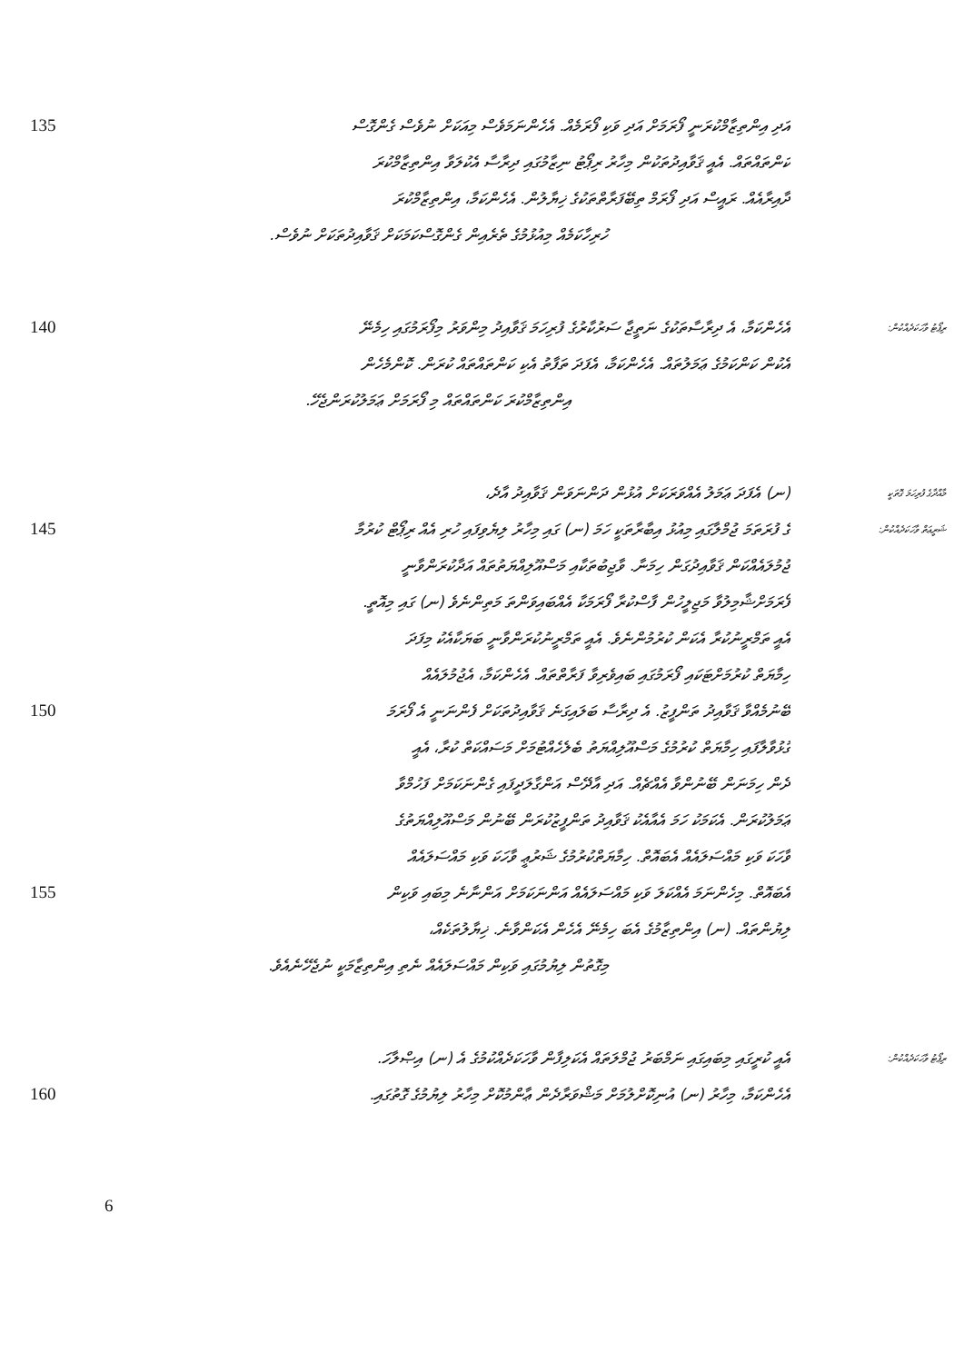135 އަދި އިންތިޒާމްކުރަނީ ފޯރަމަށް އަދި ވަކި ފޯރަމެއް. އެހެންނަމަވެސް މިއަކަށް ނުވެސް ގެންގޮސް
ކަންތައްތައް. އެއީ ޤަވާއިދުތަކުން މިހާރު ރިޕޯޓު ނިޒާމުގައި ދިރާސާ އެކުލަވާ އިންތިޒާމްކުރަ
ދާއިރާއެއް. ރައީސް އަދި ފޯރަމް ތިބޭފަރާތްތަކުގެ ޚިޔާލުން. އެހެންކަމާ، އިންތިޒާމްކުރަ
ހުރިހާކަމެއް މިއުޅުމުގެ ތެރެއިން ގެންގޮސްކަމަކަށް ޤަވާއިދުތަކަށް ނުވެސް.
140 އެހެންކަމާ، އެ ދިރާސާތަކުގެ ނަތީޖާ ސަރުކާރުގެ ފުރިހަމަ ޤަވާއިދު މިންވަރު މިފޯރަމުގައި ހިމެނޭ ރިޕޯޓު ވާހަކަދެއްކުން:
އެކުން ކަންކަމުގެ ޢަމަލުތައް. އެހެންކަމާ، އެފަދަ ތަފާތު އެކި ކަންތައްތައް ކުރަން. ކޮންމެހެން
އިންތިޒާމްކުރަ ކަންތައްތައް މި ފޯރަމަށް ޢަމަލުކުރަންޖެހޭ.
(ނ) އެފަދަ ޢަމަލު އެއްވަރަކަށް އުޅުން ދަންނަވަން ޤަވާއިދު އާދެ، މާއްދާގެ ފުރިހަމަ ގޮތަކީ
145 ގެ ފުރަތަމަ ޖުމްލާގައި މިއުޅު އިބާރާތަކީ ހަމަ (ނ) ގައި މިހާރު ލިޔެވިފައި ހުރި އެއް ރިޕޯޓް ކުރުމާ ޝަރީޢަތް ވާހަކަދެއްކުން:
ޖުމުލައެއްކަން ޤަވާއިދުގަން ހިމަނާ. ވާޖިބުތަކާއި މަސްއޫލިއްޔަތުތައް އަދާކުރަންވާނީ
ފޯރަމަށްޝާމިލުވާ މަޖިލީހުން ފާސްކުރާ ފޯރަމަކާ އެއްބައިވަންތަ މަތިންނެވެ (ނ) ގައި މިއޮތީ.
އެއީ ތަމްރީނުކުރާ އެކަން ކުރުމުންނެވެ. އެއީ ތަމްރީނުކުރަންވާނީ ބަޔަކާއެކު މިފަދަ
ހިމާޔަތް ކުރުމަށްޓަކައި ފޯރަމުގައި ބައިވެރިވާ ފަރާތްތައް. އެހެންކަމާ، އެޖުމުލައެއް
150 ބޭނުމެއްވާ ޤަވާއިދު ތަންފީޒު. އެ ދިރާސާ ބަލައިގަނެ ޤަވާއިދުތަކަށް ފެންނަނީ އެ ފޯރަމަ
ގުޅުވާލާފައި ހިމާޔަތް ކުރުމުގެ މަސްއޫލިއްޔަތު ބެލެހެއްޓުމަށް މަސައްކަތް ކުރާ، އެއީ
ދެން ހިމަނަން ބޭނުންވާ އެއްޗެއް. އަދި އާދޭސް އަންގާލަދީފައި ގެންނަކަމަށް ފަހުމްވާ
ޢަމަލުކުރަން. އެކަމަކު ހަމަ އެއާއެކު ޤަވާއިދު ތަންފީޒުކުރަން ބޭނުން މަސްއޫލިއްޔަތުގެ
ވާހަކަ ވަކި މައްސަލައެއް އެބައޮތް. ހިމާޔަތްކުރުމުގެ ޝަރުޢީ ވާހަކަ ވަކި މައްސަލައެއް
155 އެބައޮތް. މިހެންނަމަ އެއްކަލަ ވަކި މައްސަލައެއް އަންނަކަމަށް އަންނާނެ މިބައި ވަކިން
ލިޔުންތައް. (ނ) އިންތިޒާމުގެ އެބަ ހިމެނޭ އެހެން އެކަންވާނެ. ޚިޔާލުތަކެއް،
މިގޮތުން ލިޔުމުގައި ވަކިން މައްސަލައެއް ނެތި އިންތިޒާމަކީ ނުޖެހޭނެއެވެ.
އެއީ ކުރީގައި މިބައިގައި ނަމްބަރު ޖުމްލަތައް އެކަލިފާން ވާހަކަދެއްކުމުގެ އެ (ނ) އިޞްލާހަ. ރިޕޯޓު ވާހަކަދެއްކުން:
160 އެހެންކަމާ، މިހާރު (ނ) އުނިކޮށްލުމަށް މަޝްވަރާދެން ޢާންމުކޮށް މިހާރު ލިޔުމުގެ ގޮތުގައި.
6